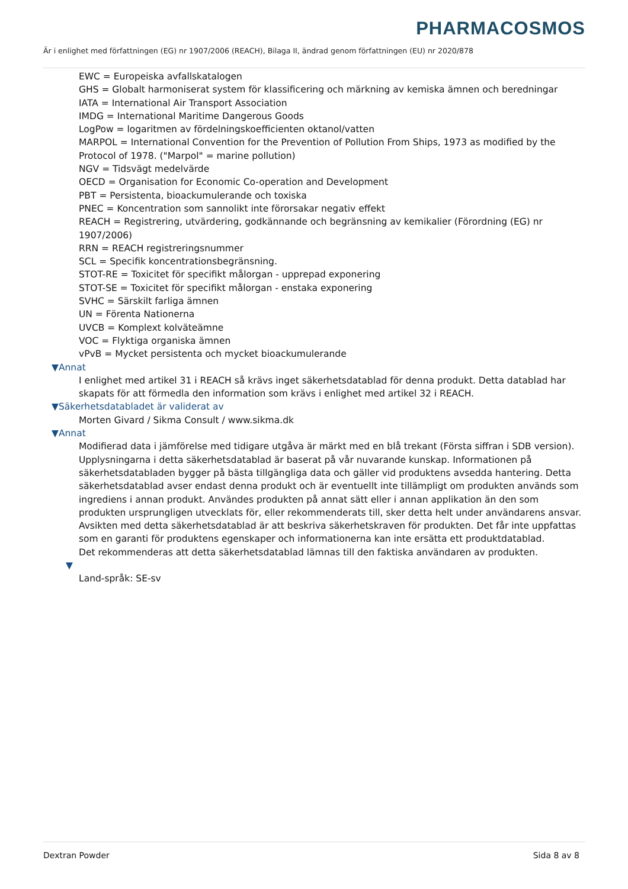PHARMACOSMOS
Är i enlighet med författningen (EG) nr 1907/2006 (REACH), Bilaga II, ändrad genom författningen (EU) nr 2020/878
EWC = Europeiska avfallskatalogen
GHS = Globalt harmoniserat system för klassificering och märkning av kemiska ämnen och beredningar
IATA = International Air Transport Association
IMDG = International Maritime Dangerous Goods
LogPow = logaritmen av fördelningskoefficienten oktanol/vatten
MARPOL = International Convention for the Prevention of Pollution From Ships, 1973 as modified by the Protocol of 1978. ("Marpol" = marine pollution)
NGV = Tidsvägt medelvärde
OECD = Organisation for Economic Co-operation and Development
PBT = Persistenta, bioackumulerande och toxiska
PNEC = Koncentration som sannolikt inte förorsakar negativ effekt
REACH = Registrering, utvärdering, godkännande och begränsning av kemikalier (Förordning (EG) nr 1907/2006)
RRN = REACH registreringsnummer
SCL = Specifik koncentrationsbegränsning.
STOT-RE = Toxicitet för specifikt målorgan - upprepad exponering
STOT-SE = Toxicitet för specifikt målorgan - enstaka exponering
SVHC = Särskilt farliga ämnen
UN = Förenta Nationerna
UVCB = Komplext kolväteämne
VOC = Flyktiga organiska ämnen
vPvB = Mycket persistenta och mycket bioackumulerande
▼Annat
I enlighet med artikel 31 i REACH så krävs inget säkerhetsdatablad för denna produkt. Detta datablad har skapats för att förmedla den information som krävs i enlighet med artikel 32 i REACH.
▼Säkerhetsdatabladet är validerat av
Morten Givard / Sikma Consult / www.sikma.dk
▼Annat
Modifierad data i jämförelse med tidigare utgåva är märkt med en blå trekant (Första siffran i SDB version).
Upplysningarna i detta säkerhetsdatablad är baserat på vår nuvarande kunskap. Informationen på säkerhetsdatabladen bygger på bästa tillgängliga data och gäller vid produktens avsedda hantering. Detta säkerhetsdatablad avser endast denna produkt och är eventuellt inte tillämpligt om produkten används som ingrediens i annan produkt. Användes produkten på annat sätt eller i annan applikation än den som produkten ursprungligen utvecklats för, eller rekommenderats till, sker detta helt under användarens ansvar. Avsikten med detta säkerhetsdatablad är att beskriva säkerhetskraven för produkten. Det får inte uppfattas som en garanti för produktens egenskaper och informationerna kan inte ersätta ett produktdatablad.
Det rekommenderas att detta säkerhetsdatablad lämnas till den faktiska användaren av produkten.
▼
Land-språk: SE-sv
Dextran Powder Sida 8 av 8